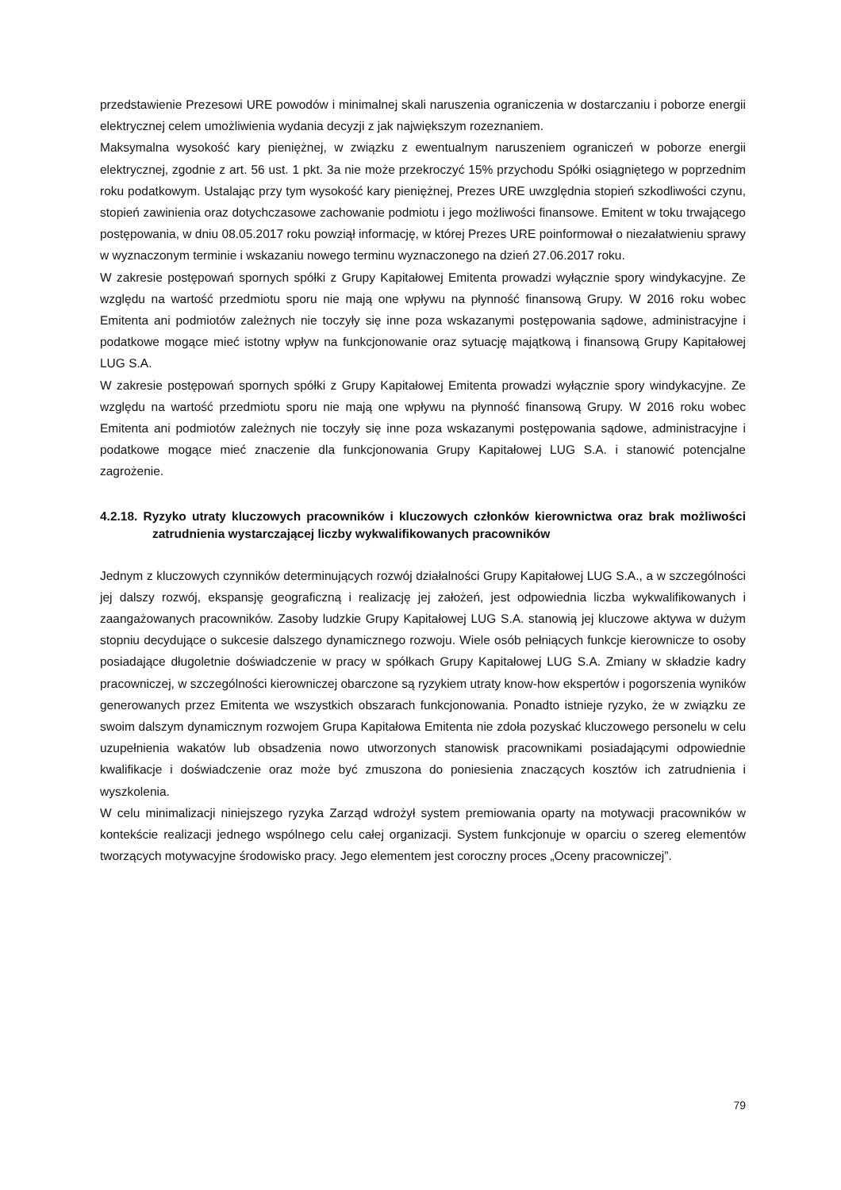przedstawienie Prezesowi URE powodów i minimalnej skali naruszenia ograniczenia w dostarczaniu i poborze energii elektrycznej celem umożliwienia wydania decyzji z jak największym rozeznaniem.
Maksymalna wysokość kary pieniężnej, w związku z ewentualnym naruszeniem ograniczeń w poborze energii elektrycznej, zgodnie z art. 56 ust. 1 pkt. 3a nie może przekroczyć 15% przychodu Spółki osiągniętego w poprzednim roku podatkowym. Ustalając przy tym wysokość kary pieniężnej, Prezes URE uwzględnia stopień szkodliwości czynu, stopień zawinienia oraz dotychczasowe zachowanie podmiotu i jego możliwości finansowe. Emitent w toku trwającego postępowania, w dniu 08.05.2017 roku powziął informację, w której Prezes URE poinformował o niezałatwieniu sprawy w wyznaczonym terminie i wskazaniu nowego terminu wyznaczonego na dzień 27.06.2017 roku.
W zakresie postępowań spornych spółki z Grupy Kapitałowej Emitenta prowadzi wyłącznie spory windykacyjne. Ze względu na wartość przedmiotu sporu nie mają one wpływu na płynność finansową Grupy. W 2016 roku wobec Emitenta ani podmiotów zależnych nie toczyły się inne poza wskazanymi postępowania sądowe, administracyjne i podatkowe mogące mieć istotny wpływ na funkcjonowanie oraz sytuację majątkową i finansową Grupy Kapitałowej LUG S.A.
W zakresie postępowań spornych spółki z Grupy Kapitałowej Emitenta prowadzi wyłącznie spory windykacyjne. Ze względu na wartość przedmiotu sporu nie mają one wpływu na płynność finansową Grupy. W 2016 roku wobec Emitenta ani podmiotów zależnych nie toczyły się inne poza wskazanymi postępowania sądowe, administracyjne i podatkowe mogące mieć znaczenie dla funkcjonowania Grupy Kapitałowej LUG S.A. i stanowić potencjalne zagrożenie.
4.2.18. Ryzyko utraty kluczowych pracowników i kluczowych członków kierownictwa oraz brak możliwości zatrudnienia wystarczającej liczby wykwalifikowanych pracowników
Jednym z kluczowych czynników determinujących rozwój działalności Grupy Kapitałowej LUG S.A., a w szczególności jej dalszy rozwój, ekspansję geograficzną i realizację jej założeń, jest odpowiednia liczba wykwalifikowanych i zaangażowanych pracowników. Zasoby ludzkie Grupy Kapitałowej LUG S.A. stanowią jej kluczowe aktywa w dużym stopniu decydujące o sukcesie dalszego dynamicznego rozwoju. Wiele osób pełniących funkcje kierownicze to osoby posiadające długoletnie doświadczenie w pracy w spółkach Grupy Kapitałowej LUG S.A. Zmiany w składzie kadry pracowniczej, w szczególności kierowniczej obarczone są ryzykiem utraty know-how ekspertów i pogorszenia wyników generowanych przez Emitenta we wszystkich obszarach funkcjonowania. Ponadto istnieje ryzyko, że w związku ze swoim dalszym dynamicznym rozwojem Grupa Kapitałowa Emitenta nie zdoła pozyskać kluczowego personelu w celu uzupełnienia wakatów lub obsadzenia nowo utworzonych stanowisk pracownikami posiadającymi odpowiednie kwalifikacje i doświadczenie oraz może być zmuszona do poniesienia znaczących kosztów ich zatrudnienia i wyszkolenia.
W celu minimalizacji niniejszego ryzyka Zarząd wdrożył system premiowania oparty na motywacji pracowników w kontekście realizacji jednego wspólnego celu całej organizacji. System funkcjonuje w oparciu o szereg elementów tworzących motywacyjne środowisko pracy. Jego elementem jest coroczny proces „Oceny pracowniczej”.
79